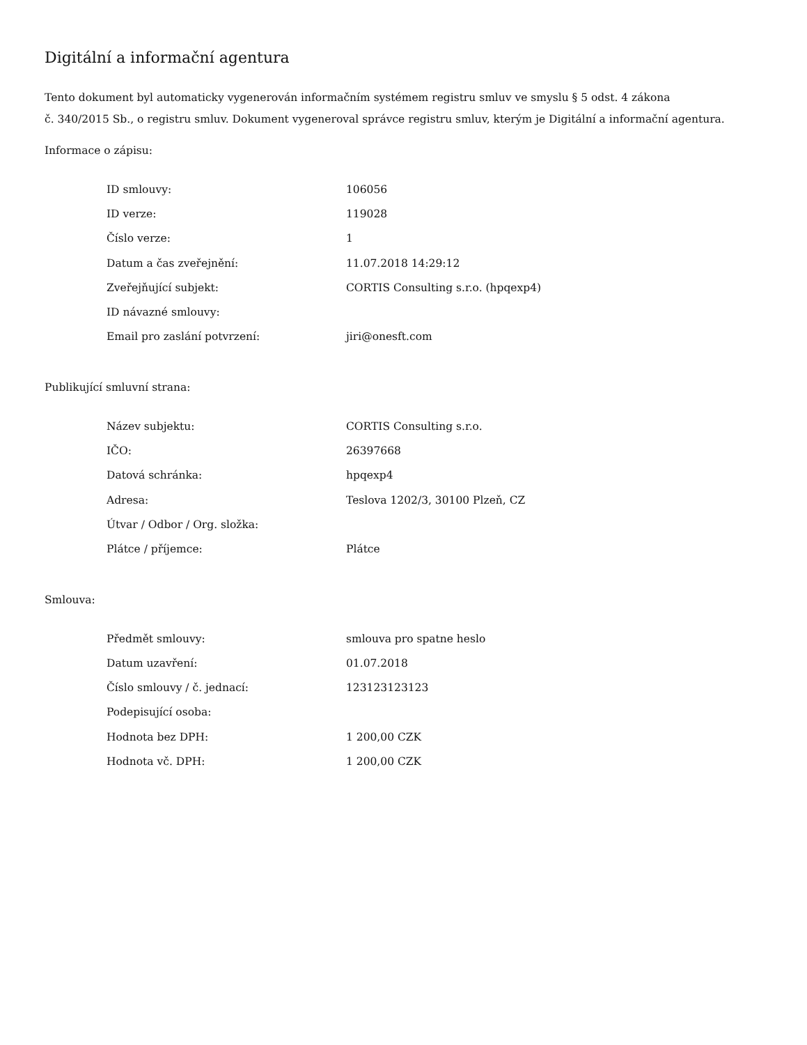Digitální a informační agentura
Tento dokument byl automaticky vygenerován informačním systémem registru smluv ve smyslu § 5 odst. 4 zákona
č. 340/2015 Sb., o registru smluv. Dokument vygeneroval správce registru smluv, kterým je Digitální a informační agentura.
Informace o zápisu:
| ID smlouvy: | 106056 |
| ID verze: | 119028 |
| Číslo verze: | 1 |
| Datum a čas zveřejnění: | 11.07.2018 14:29:12 |
| Zveřejňující subjekt: | CORTIS Consulting s.r.o. (hpqexp4) |
| ID návazné smlouvy: | |
| Email pro zaslání potvrzení: | jiri@onesft.com |
Publikující smluvní strana:
| Název subjektu: | CORTIS Consulting s.r.o. |
| IČO: | 26397668 |
| Datová schránka: | hpqexp4 |
| Adresa: | Teslova 1202/3, 30100 Plzeň, CZ |
| Útvar / Odbor / Org. složka: | |
| Plátce / příjemce: | Plátce |
Smlouva:
| Předmět smlouvy: | smlouva pro spatne heslo |
| Datum uzavření: | 01.07.2018 |
| Číslo smlouvy / č. jednací: | 123123123123 |
| Podepisující osoba: | |
| Hodnota bez DPH: | 1 200,00 CZK |
| Hodnota vč. DPH: | 1 200,00 CZK |